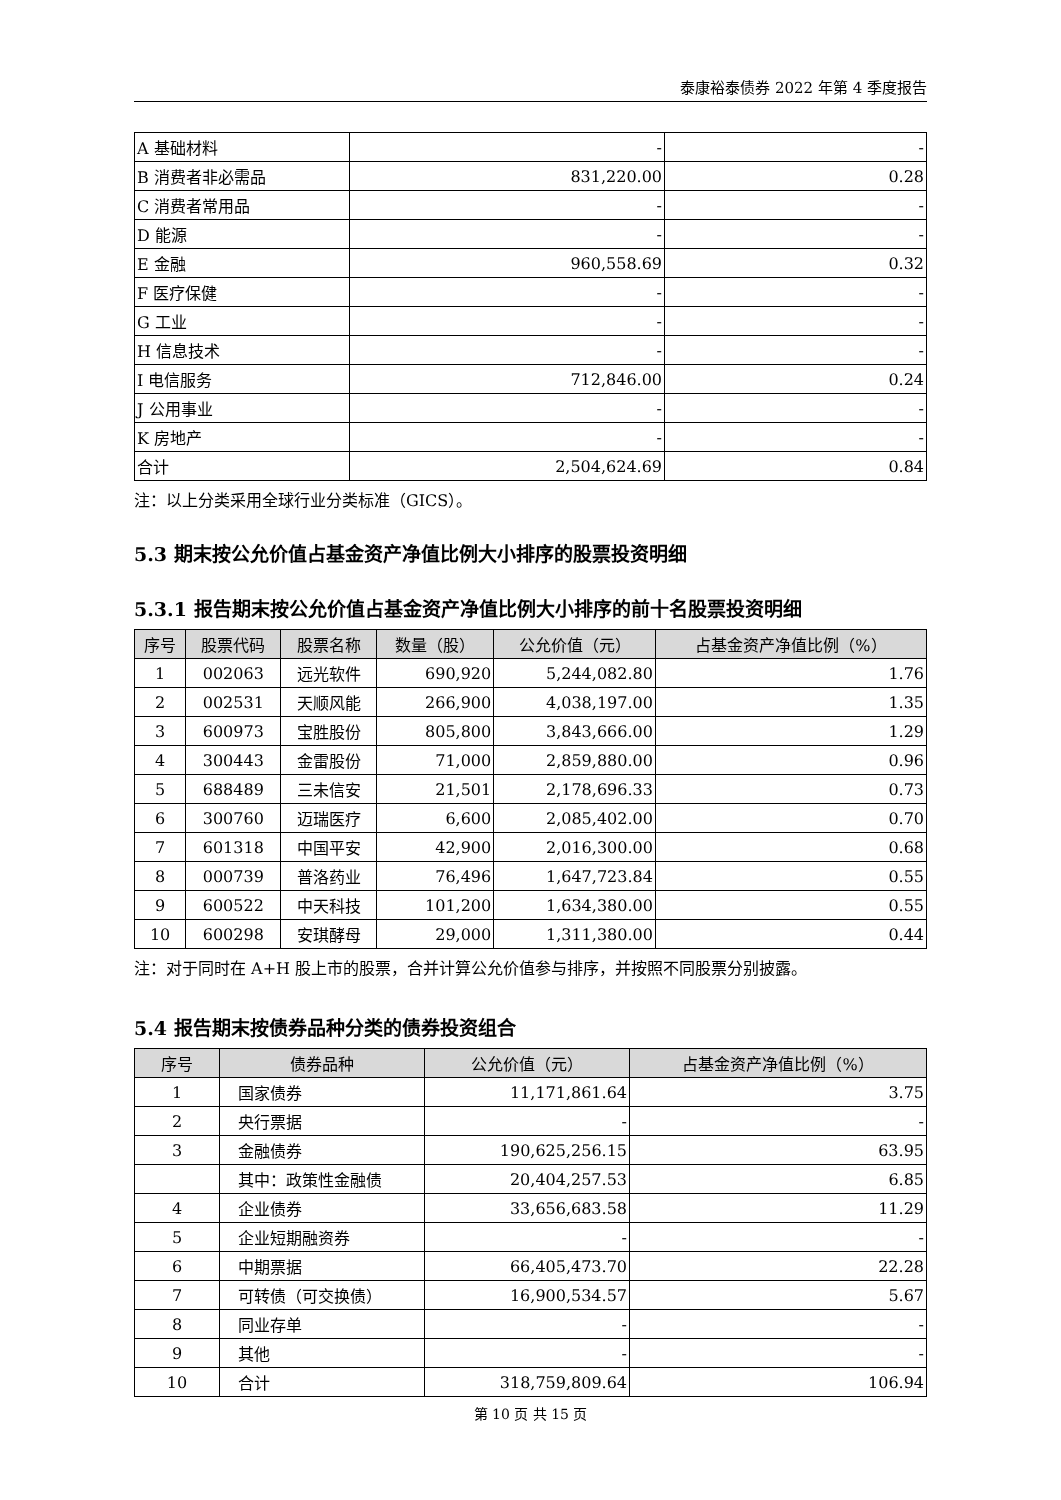泰康裕泰债券 2022 年第 4 季度报告
| A 基础材料 | - | - |
| B 消费者非必需品 | 831,220.00 | 0.28 |
| C 消费者常用品 | - | - |
| D 能源 | - | - |
| E 金融 | 960,558.69 | 0.32 |
| F 医疗保健 | - | - |
| G 工业 | - | - |
| H 信息技术 | - | - |
| I 电信服务 | 712,846.00 | 0.24 |
| J 公用事业 | - | - |
| K 房地产 | - | - |
| 合计 | 2,504,624.69 | 0.84 |
注：以上分类采用全球行业分类标准（GICS）。
5.3 期末按公允价值占基金资产净值比例大小排序的股票投资明细
5.3.1 报告期末按公允价值占基金资产净值比例大小排序的前十名股票投资明细
| 序号 | 股票代码 | 股票名称 | 数量（股） | 公允价值（元） | 占基金资产净值比例（%） |
| --- | --- | --- | --- | --- | --- |
| 1 | 002063 | 远光软件 | 690,920 | 5,244,082.80 | 1.76 |
| 2 | 002531 | 天顺风能 | 266,900 | 4,038,197.00 | 1.35 |
| 3 | 600973 | 宝胜股份 | 805,800 | 3,843,666.00 | 1.29 |
| 4 | 300443 | 金雷股份 | 71,000 | 2,859,880.00 | 0.96 |
| 5 | 688489 | 三未信安 | 21,501 | 2,178,696.33 | 0.73 |
| 6 | 300760 | 迈瑞医疗 | 6,600 | 2,085,402.00 | 0.70 |
| 7 | 601318 | 中国平安 | 42,900 | 2,016,300.00 | 0.68 |
| 8 | 000739 | 普洛药业 | 76,496 | 1,647,723.84 | 0.55 |
| 9 | 600522 | 中天科技 | 101,200 | 1,634,380.00 | 0.55 |
| 10 | 600298 | 安琪酵母 | 29,000 | 1,311,380.00 | 0.44 |
注：对于同时在 A+H 股上市的股票，合并计算公允价值参与排序，并按照不同股票分别披露。
5.4 报告期末按债券品种分类的债券投资组合
| 序号 | 债券品种 | 公允价值（元） | 占基金资产净值比例（%） |
| --- | --- | --- | --- |
| 1 | 国家债券 | 11,171,861.64 | 3.75 |
| 2 | 央行票据 | - | - |
| 3 | 金融债券 | 190,625,256.15 | 63.95 |
| | 其中：政策性金融债 | 20,404,257.53 | 6.85 |
| 4 | 企业债券 | 33,656,683.58 | 11.29 |
| 5 | 企业短期融资券 | - | - |
| 6 | 中期票据 | 66,405,473.70 | 22.28 |
| 7 | 可转债（可交换债） | 16,900,534.57 | 5.67 |
| 8 | 同业存单 | - | - |
| 9 | 其他 | - | - |
| 10 | 合计 | 318,759,809.64 | 106.94 |
第 10 页 共 15 页